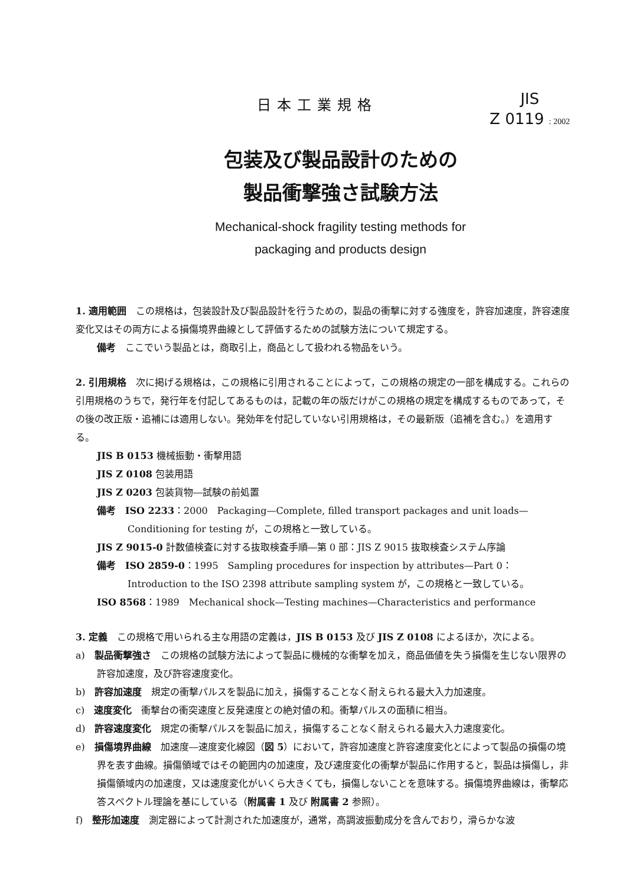日本工業規格
JIS
Z 0119 : 2002
包装及び製品設計のための
製品衝撃強さ試験方法
Mechanical-shock fragility testing methods for
packaging and products design
1. 適用範囲　この規格は，包装設計及び製品設計を行うための，製品の衝撃に対する強度を，許容加速度，許容速度変化又はその両方による損傷境界曲線として評価するための試験方法について規定する。
備考　ここでいう製品とは，商取引上，商品として扱われる物品をいう。
2. 引用規格　次に掲げる規格は，この規格に引用されることによって，この規格の規定の一部を構成する。これらの引用規格のうちで，発行年を付記してあるものは，記載の年の版だけがこの規格の規定を構成するものであって，その後の改正版・追補には適用しない。発効年を付記していない引用規格は，その最新版（追補を含む。）を適用する。
JIS B 0153 機械振動・衝撃用語
JIS Z 0108 包装用語
JIS Z 0203 包装貨物―試験の前処置
備考　ISO 2233：2000　Packaging—Complete, filled transport packages and unit loads—Conditioning for testing が，この規格と一致している。
JIS Z 9015-0 計数値検査に対する抜取検査手順―第 0 部：JIS Z 9015 抜取検査システム序論
備考　ISO 2859-0：1995　Sampling procedures for inspection by attributes—Part 0：Introduction to the ISO 2398 attribute sampling system が，この規格と一致している。
ISO 8568：1989　Mechanical shock—Testing machines—Characteristics and performance
3. 定義　この規格で用いられる主な用語の定義は，JIS B 0153 及び JIS Z 0108 によるほか，次による。
a)　製品衝撃強さ　この規格の試験方法によって製品に機械的な衝撃を加え，商品価値を失う損傷を生じない限界の許容加速度，及び許容速度変化。
b)　許容加速度　規定の衝撃パルスを製品に加え，損傷することなく耐えられる最大入力加速度。
c)　速度変化　衝撃台の衝突速度と反発速度との絶対値の和。衝撃パルスの面積に相当。
d)　許容速度変化　規定の衝撃パルスを製品に加え，損傷することなく耐えられる最大入力速度変化。
e)　損傷境界曲線　加速度―速度変化線図（図 5）において，許容加速度と許容速度変化とによって製品の損傷の境界を表す曲線。損傷領域ではその範囲内の加速度，及び速度変化の衝撃が製品に作用すると，製品は損傷し，非損傷領域内の加速度，又は速度変化がいくら大きくても，損傷しないことを意味する。損傷境界曲線は，衝撃応答スペクトル理論を基にしている（附属書 1 及び 附属書 2 参照）。
f)　整形加速度　測定器によって計測された加速度が，通常，高調波振動成分を含んでおり，滑らかな波